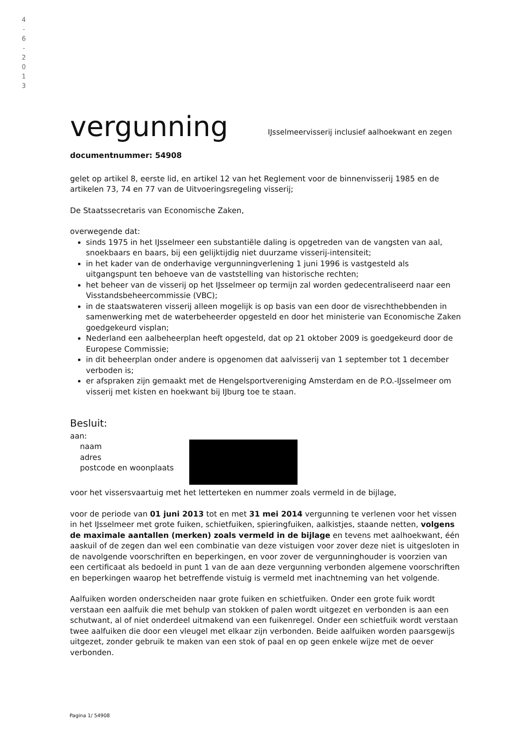4
-
6
-
2
0
1
3
vergunning
IJsselmeervisserij inclusief aalhoekwant en zegen
documentnummer: 54908
gelet op artikel 8, eerste lid, en artikel 12 van het Reglement voor de binnenvisserij 1985 en de artikelen 73, 74 en 77 van de Uitvoeringsregeling visserij;
De Staatssecretaris van Economische Zaken,
overwegende dat:
sinds 1975 in het IJsselmeer een substantiële daling is opgetreden van de vangsten van aal, snoekbaars en baars, bij een gelijktijdig niet duurzame visserij-intensiteit;
in het kader van de onderhavige vergunningverlening 1 juni 1996 is vastgesteld als uitgangspunt ten behoeve van de vaststelling van historische rechten;
het beheer van de visserij op het IJsselmeer op termijn zal worden gedecentraliseerd naar een Visstandsbeheercommissie (VBC);
in de staatswateren visserij alleen mogelijk is op basis van een door de visrechthebbenden in samenwerking met de waterbeheerder opgesteld en door het ministerie van Economische Zaken goedgekeurd visplan;
Nederland een aalbeheerplan heeft opgesteld, dat op 21 oktober 2009 is goedgekeurd door de Europese Commissie;
in dit beheerplan onder andere is opgenomen dat aalvisserij van 1 september tot 1 december verboden is;
er afspraken zijn gemaakt met de Hengelsportvereniging Amsterdam en de P.O.-IJsselmeer om visserij met kisten en hoekwant bij IJburg toe te staan.
Besluit:
aan:
naam
adres
postcode en woonplaats
voor het vissersvaartuig met het letterteken en nummer zoals vermeld in de bijlage,
voor de periode van 01 juni 2013 tot en met 31 mei 2014 vergunning te verlenen voor het vissen in het IJsselmeer met grote fuiken, schietfuiken, spieringfuiken, aalkistjes, staande netten, volgens de maximale aantallen (merken) zoals vermeld in de bijlage en tevens met aalhoekwant, één aaskuil of de zegen dan wel een combinatie van deze vistuigen voor zover deze niet is uitgesloten in de navolgende voorschriften en beperkingen, en voor zover de vergunninghouder is voorzien van een certificaat als bedoeld in punt 1 van de aan deze vergunning verbonden algemene voorschriften en beperkingen waarop het betreffende vistuig is vermeld met inachtneming van het volgende.
Aalfuiken worden onderscheiden naar grote fuiken en schietfuiken. Onder een grote fuik wordt verstaan een aalfuik die met behulp van stokken of palen wordt uitgezet en verbonden is aan een schutwant, al of niet onderdeel uitmakend van een fuikenregel. Onder een schietfuik wordt verstaan twee aalfuiken die door een vleugel met elkaar zijn verbonden. Beide aalfuiken worden paarsgewijs uitgezet, zonder gebruik te maken van een stok of paal en op geen enkele wijze met de oever verbonden.
Pagina 1/ 54908